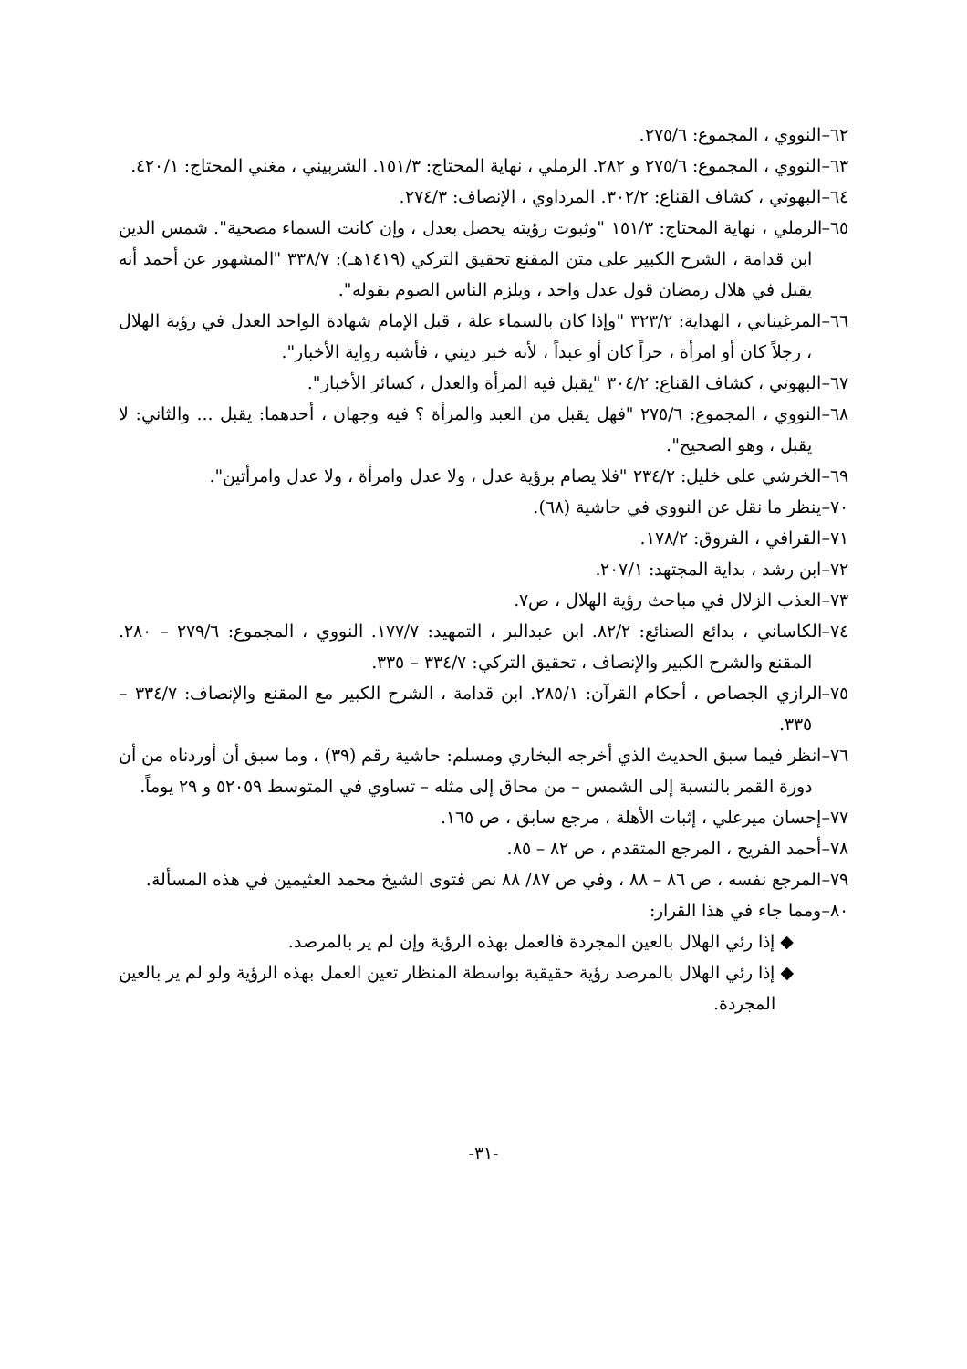٦٢–النووي ، المجموع: ٢٧٥/٦.
٦٣–النووي ، المجموع: ٢٧٥/٦ و ٢٨٢. الرملي ، نهاية المحتاج: ١٥١/٣. الشربيني ، مغني المحتاج: ٤٢٠/١.
٦٤–البهوتي ، كشاف القناع: ٣٠٢/٢. المرداوي ، الإنصاف: ٢٧٤/٣.
٦٥–الرملي ، نهاية المحتاج: ١٥١/٣ "وثبوت رؤيته يحصل بعدل ، وإن كانت السماء مصحية". شمس الدين ابن قدامة ، الشرح الكبير على متن المقنع تحقيق التركي (١٤١٩هـ): ٣٣٨/٧ "المشهور عن أحمد أنه يقبل في هلال رمضان قول عدل واحد ، ويلزم الناس الصوم بقوله".
٦٦–المرغيناني ، الهداية: ٣٢٣/٢ "وإذا كان بالسماء علة ، قبل الإمام شهادة الواحد العدل في رؤية الهلال ، رجلاً كان أو امرأة ، حراً كان أو عبداً ، لأنه خبر ديني ، فأشبه رواية الأخبار".
٦٧–البهوتي ، كشاف القناع: ٣٠٤/٢ "يقبل فيه المرأة والعدل ، كسائر الأخبار".
٦٨–النووي ، المجموع: ٢٧٥/٦ "فهل يقبل من العبد والمرأة ؟ فيه وجهان ، أحدهما: يقبل ... والثاني: لا يقبل ، وهو الصحيح".
٦٩–الخرشي على خليل: ٢٣٤/٢ "فلا يصام برؤية عدل ، ولا عدل وامرأة ، ولا عدل وامرأتين".
٧٠–ينظر ما نقل عن النووي في حاشية (٦٨).
٧١–القرافي ، الفروق: ١٧٨/٢.
٧٢–ابن رشد ، بداية المجتهد: ٢٠٧/١.
٧٣–العذب الزلال في مباحث رؤية الهلال ، ص٧.
٧٤–الكاساني ، بدائع الصنائع: ٨٢/٢. ابن عبدالبر ، التمهيد: ١٧٧/٧. النووي ، المجموع: ٢٧٩/٦ – ٢٨٠. المقنع والشرح الكبير والإنصاف ، تحقيق التركي: ٣٣٤/٧ – ٣٣٥.
٧٥–الرازي الجصاص ، أحكام القرآن: ٢٨٥/١. ابن قدامة ، الشرح الكبير مع المقنع والإنصاف: ٣٣٤/٧ – ٣٣٥.
٧٦–انظر فيما سبق الحديث الذي أخرجه البخاري ومسلم: حاشية رقم (٣٩) ، وما سبق أن أوردناه من أن دورة القمر بالنسبة إلى الشمس – من محاق إلى مثله – تساوي في المتوسط ٥٢٠٥٩ و ٢٩ يوماً.
٧٧–إحسان ميرعلي ، إثبات الأهلة ، مرجع سابق ، ص ١٦٥.
٧٨–أحمد الفريح ، المرجع المتقدم ، ص ٨٢ – ٨٥.
٧٩–المرجع نفسه ، ص ٨٦ – ٨٨ ، وفي ص ٨٧/ ٨٨ نص فتوى الشيخ محمد العثيمين في هذه المسألة.
٨٠–ومما جاء في هذا القرار:
◆ إذا رئي الهلال بالعين المجردة فالعمل بهذه الرؤية وإن لم ير بالمرصد.
◆ إذا رئي الهلال بالمرصد رؤية حقيقية بواسطة المنظار تعين العمل بهذه الرؤية ولو لم ير بالعين المجردة.
-٣١-